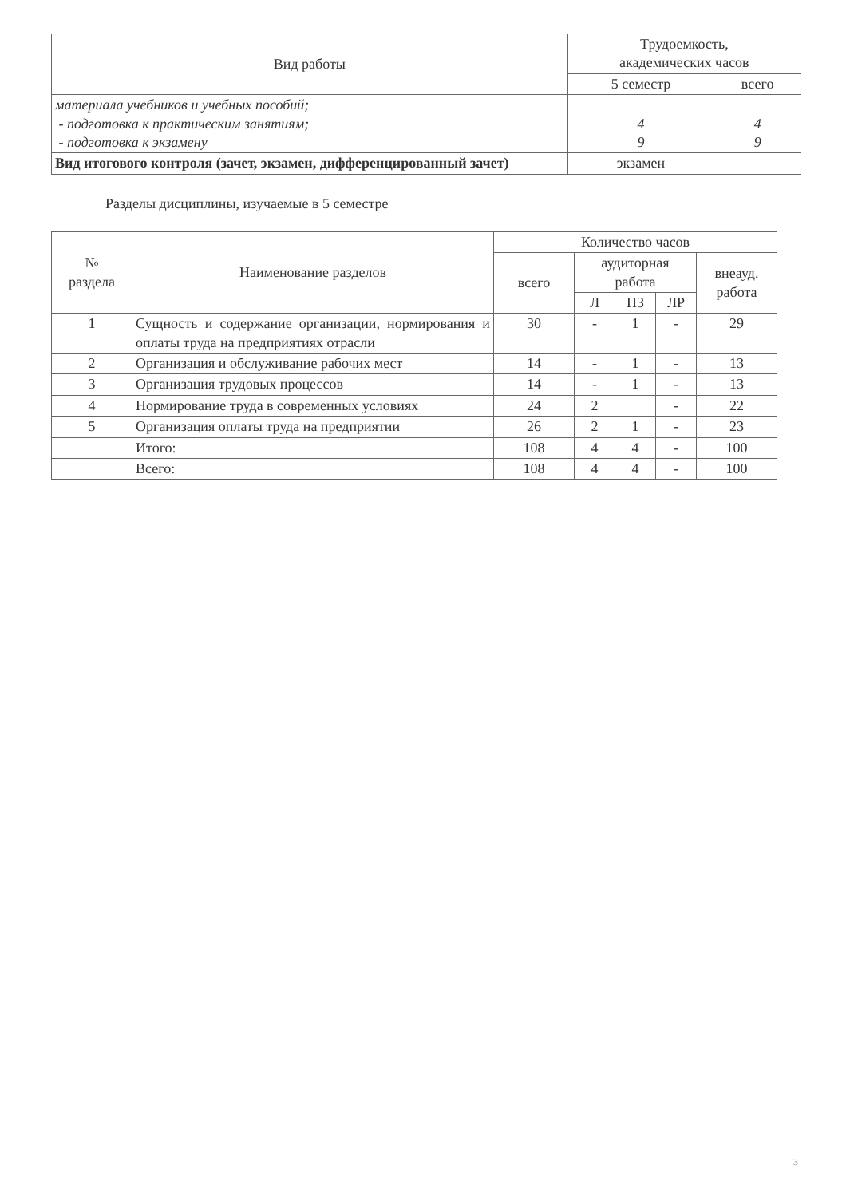| Вид работы | Трудоемкость, академических часов | |
| --- | --- | --- |
| | 5 семестр | всего |
| материала учебников и учебных пособий; - подготовка к практическим занятиям; - подготовка к экзамену | 4 9 | 4 9 |
| Вид итогового контроля (зачет, экзамен, дифференцированный зачет) | экзамен | |
Разделы дисциплины, изучаемые в 5 семестре
| № раздела | Наименование разделов | Количество часов | | | | |
| --- | --- | --- | --- | --- | --- | --- |
| | | всего | аудиторная работа | | | внеауд. работа |
| | | | Л | ПЗ | ЛР | |
| 1 | Сущность и содержание организации, нормирования и оплаты труда на предприятиях отрасли | 30 | - | 1 | - | 29 |
| 2 | Организация и обслуживание рабочих мест | 14 | - | 1 | - | 13 |
| 3 | Организация трудовых процессов | 14 | - | 1 | - | 13 |
| 4 | Нормирование труда в современных условиях | 24 | 2 | | - | 22 |
| 5 | Организация оплаты труда на предприятии | 26 | 2 | 1 | - | 23 |
| | Итого: | 108 | 4 | 4 | - | 100 |
| | Всего: | 108 | 4 | 4 | - | 100 |
3